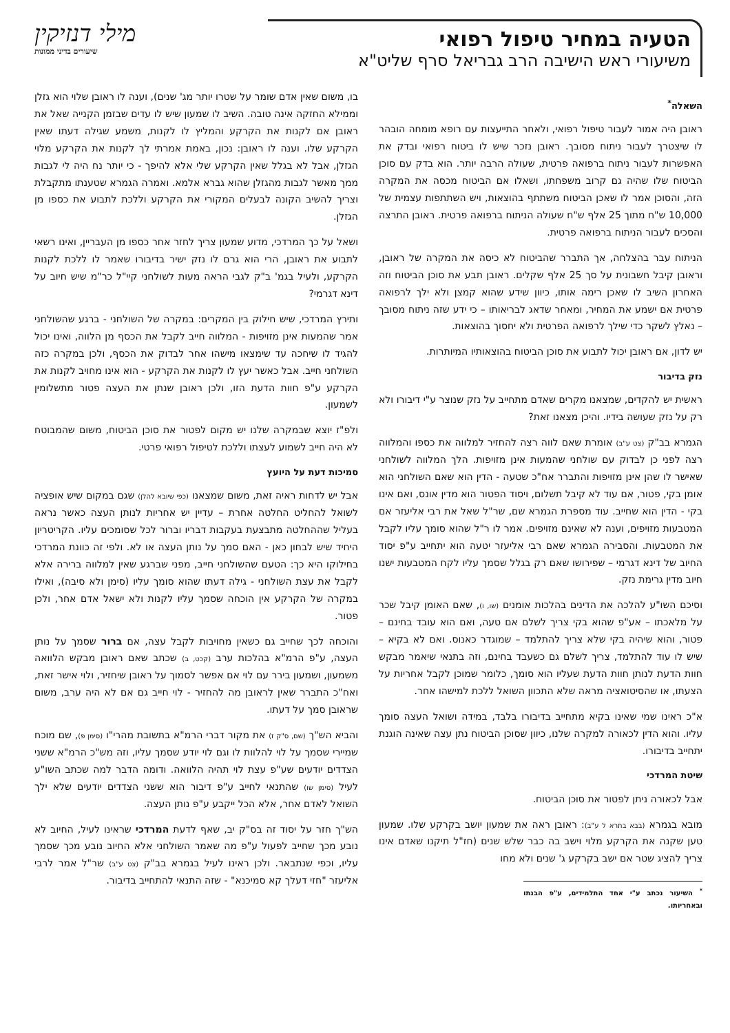הטעיה במחיר טיפול רפואי
משיעורי ראש הישיבה הרב גבריאל סרף שליט"א
מילי דנזיקין
שיעורים בדיני ממונות
השאלה<sup>*</sup>
ראובן היה אמור לעבור טיפול רפואי, ולאחר התייעצות עם רופא מומחה הובהר לו שיצטרך לעבור ניתוח מסובך. ראובן נזכר שיש לו ביטוח רפואי ובדק את האפשרות לעבור ניתוח ברפואה פרטית, שעולה הרבה יותר. הוא בדק עם סוכן הביטוח שלו שהיה גם קרוב משפחתו, ושאלו אם הביטוח מכסה את המקרה הזה, והסוכן אמר לו שאכן הביטוח משתתף בהוצאות, ויש השתתפות עצמית של 10,000 ש"ח מתוך 25 אלף ש"ח שעולה הניתוח ברפואה פרטית. ראובן התרצה והסכים לעבור הניתוח ברפואה פרטית.
הניתוח עבר בהצלחה, אך התברר שהביטוח לא כיסה את המקרה של ראובן, וראובן קיבל חשבונית על סך 25 אלף שקלים. ראובן תבע את סוכן הביטוח וזה האחרון השיב לו שאכן רימה אותו, כיוון שידע שהוא קמצן ולא ילך לרפואה פרטית אם ישמע את המחיר, ומאחר שדאג לבריאותו – כי ידע שזה ניתוח מסובך – נאלץ לשקר כדי שילך לרפואה הפרטית ולא יחסוך בהוצאות.
יש לדון, אם ראובן יכול לתבוע את סוכן הביטוח בהוצאותיו המיותרות.
נזק בדיבור
ראשית יש להקדים, שמצאנו מקרים שאדם מתחייב על נזק שנוצר ע"י דיבורו ולא רק על נזק שעושה בידיו. והיכן מצאנו זאת?
הגמרא בב"ק (צט ע"ב) אומרת שאם לווה רצה להחזיר למלווה את כספו והמלווה רצה לפני כן לבדוק עם שולחני שהמעות אינן מזויפות. הלך המלווה לשולחני שאישר לו שהן אינן מזויפות והתברר אח"כ שטעה - הדין הוא שאם השולחני הוא אומן בקי, פטור, אם עוד לא קיבל תשלום, ויסוד הפטור הוא מדין אונס, ואם אינו בקי - הדין הוא שחייב. עוד מספרת הגמרא שם, שר"ל שאל את רבי אליעזר אם המטבעות מזויפים, וענה לא שאינם מזויפים. אמר לו ר"ל שהוא סומך עליו לקבל את המטבעות. והסבירה הגמרא שאם רבי אליעזר יטעה הוא יתחייב ע"פ יסוד החיוב של דינא דגרמי – שפירושו שאם רק בגלל שסמך עליו לקח המטבעות ישנו חיוב מדין גרימת נזק.
וסיכם השו"ע להלכה את הדינים בהלכות אומנים (שו, ו), שאם האומן קיבל שכר על מלאכתו – אע"פ שהוא בקי צריך לשלם אם טעה, ואם הוא עובד בחינם – פטור, והוא שיהיה בקי שלא צריך להתלמד – שמוגדר כאנוס. ואם לא בקיא – שיש לו עוד להתלמד, צריך לשלם גם כשעבד בחינם, וזה בתנאי שיאמר מבקש חוות הדעת לנותן חוות הדעת שעליו הוא סומך, כלומר שמוכן לקבל אחריות על הצעתו, או שהסיטואציה מראה שלא התכוון השואל ללכת למישהו אחר.
א"כ ראינו שמי שאינו בקיא מתחייב בדיבורו בלבד, במידה ושואל העצה סומך עליו. והוא הדין לכאורה למקרה שלנו, כיוון שסוכן הביטוח נתן עצה שאינה הוגנת יתחייב בדיבורו.
שיטת המרדכי
אבל לכאורה ניתן לפטור את סוכן הביטוח.
מובא בגמרא (בבא בתרא ל ע"ב): ראובן ראה את שמעון יושב בקרקע שלו. שמעון טען שקנה את הקרקע מלוי וישב בה כבר שלש שנים (חז"ל תיקנו שאדם אינו צריך להציג שטר אם ישב בקרקע ג' שנים ולא מחו
<sup>*</sup> השיעור נכתב ע"י אחד התלמידים, ע"פ הבנתו ובאחריותו.
בו, משום שאין אדם שומר על שטרו יותר מג' שנים), וענה לו ראובן שלוי הוא גזלן וממילא החזקה אינה טובה. השיב לו שמעון שיש לו עדים שבזמן הקנייה שאל את ראובן אם לקנות את הקרקע והמליץ לו לקנות, משמע שגילה דעתו שאין הקרקע שלו. וענה לו ראובן: נכון, באמת אמרתי לך לקנות את הקרקע מלוי הגזלן, אבל לא בגלל שאין הקרקע שלי אלא להיפך - כי יותר נח היה לי לגבות ממך מאשר לגבות מהגזלן שהוא גברא אלמא. ואמרה הגמרא שטענתו מתקבלת וצריך להשיב הקונה לבעלים המקורי את הקרקע וללכת לתבוע את כספו מן הגזלן.
ושאל על כך המרדכי, מדוע שמעון צריך לחזר אחר כספו מן העבריין, ואינו רשאי לתבוע את ראובן, הרי הוא גרם לו נזק ישיר בדיבורו שאמר לו ללכת לקנות הקרקע, ולעיל בגמ' ב"ק לגבי הראה מעות לשולחני קיי"ל כר"מ שיש חיוב על דינא דגרמי?
ותירץ המרדכי, שיש חילוק בין המקרים: במקרה של השולחני - ברגע שהשולחני אמר שהמעות אינן מזויפות - המלווה חייב לקבל את הכסף מן הלווה, ואינו יכול להגיד לו שיחכה עד שימצאו מישהו אחר לבדוק את הכסף, ולכן במקרה כזה השולחני חייב. אבל כאשר יעץ לו לקנות את הקרקע - הוא אינו מחויב לקנות את הקרקע ע"פ חוות הדעת הזו, ולכן ראובן שנתן את העצה פטור מתשלומין לשמעון.
ולפ"ז יוצא שבמקרה שלנו יש מקום לפטור את סוכן הביטוח, משום שהמבוטח לא היה חייב לשמוע לעצתו וללכת לטיפול רפואי פרטי.
סמיכות דעת על היועץ
אבל יש לדחות ראיה זאת, משום שמצאנו (כפי שיובא להלן) שגם במקום שיש אופציה לשואל להחליט החלטה אחרת – עדיין יש אחריות לנותן העצה כאשר נראה בעליל שההחלטה מתבצעת בעקבות דבריו וברור לכל שסומכים עליו. הקריטריון היחיד שיש לבחון כאן - האם סמך על נותן העצה או לא. ולפי זה כוונת המרדכי בחילוקו היא כך: הטעם שהשולחני חייב, מפני שברגע שאין למלווה ברירה אלא לקבל את עצת השולחני - גילה דעתו שהוא סומך עליו (סימן ולא סיבה), ואילו במקרה של הקרקע אין הוכחה שסמך עליו לקנות ולא ישאל אדם אחר, ולכן פטור.
והוכחה לכך שחייב גם כשאין מחויבות לקבל עצה, אם ברור שסמך על נותן העצה, ע"פ הרמ"א בהלכות ערב (קכט, ב) שכתב שאם ראובן מבקש הלוואה משמעון, ושמעון בירר עם לוי אם אפשר לסמוך על ראובן שיחזיר, ולוי אישר זאת, ואח"כ התברר שאין לראובן מה להחזיר - לוי חייב גם אם לא היה ערב, משום שראובן סמך על דעתו.
והביא הש"ך (שם, ס"ק ז) את מקור דברי הרמ"א בתשובת מהרי"ו (סימן פ), שם מוכח שמיירי שסמך על לוי להלוות לו וגם לוי יודע שסמך עליו, וזה מש"כ הרמ"א ששני הצדדים יודעים שע"פ עצת לוי תהיה הלוואה. ודומה הדבר למה שכתב השו"ע לעיל (סימן שו) שהתנאי לחייב ע"פ דיבור הוא ששני הצדדים יודעים שלא ילך השואל לאדם אחר, אלא הכל ייקבע ע"פ נותן העצה.
הש"ך חזר על יסוד זה בס"ק יב, שאף לדעת המרדכי שראינו לעיל, החיוב לא נובע מכך שחייב לפעול ע"פ מה שאמר השולחני אלא החיוב נובע מכך שסמך עליו, וכפי שנתבאר. ולכן ראינו לעיל בגמרא בב"ק (צט ע"ב) שר"ל אמר לרבי אליעזר "חזי דעלך קא סמיכנא" - שזה התנאי להתחייב בדיבור.